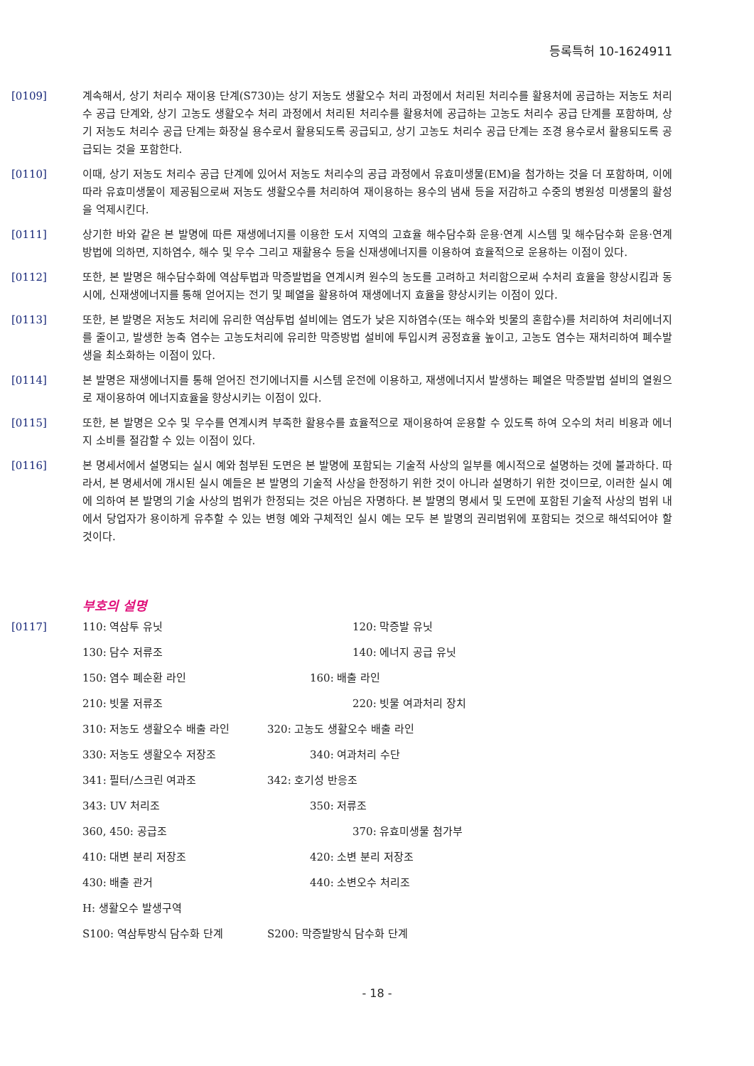등록특허 10-1624911
[0109] 계속해서, 상기 처리수 재이용 단계(S730)는 상기 저농도 생활오수 처리 과정에서 처리된 처리수를 활용처에 공급하는 저농도 처리수 공급 단계와, 상기 고농도 생활오수 처리 과정에서 처리된 처리수를 활용처에 공급하는 고농도 처리수 공급 단계를 포함하며, 상기 저농도 처리수 공급 단계는 화장실 용수로서 활용되도록 공급되고, 상기 고농도 처리수 공급 단계는 조경 용수로서 활용되도록 공급되는 것을 포함한다.
[0110] 이때, 상기 저농도 처리수 공급 단계에 있어서 저농도 처리수의 공급 과정에서 유효미생물(EM)을 첨가하는 것을 더 포함하며, 이에 따라 유효미생물이 제공됨으로써 저농도 생활오수를 처리하여 재이용하는 용수의 냄새 등을 저감하고 수중의 병원성 미생물의 활성을 억제시킨다.
[0111] 상기한 바와 같은 본 발명에 따른 재생에너지를 이용한 도서 지역의 고효율 해수담수화 운용·연계 시스템 및 해수담수화 운용·연계 방법에 의하면, 지하염수, 해수 및 우수 그리고 재활용수 등을 신재생에너지를 이용하여 효율적으로 운용하는 이점이 있다.
[0112] 또한, 본 발명은 해수담수화에 역삼투법과 막증발법을 연계시켜 원수의 농도를 고려하고 처리함으로써 수처리 효율을 향상시킴과 동시에, 신재생에너지를 통해 얻어지는 전기 및 폐열을 활용하여 재생에너지 효율을 향상시키는 이점이 있다.
[0113] 또한, 본 발명은 저농도 처리에 유리한 역삼투법 설비에는 염도가 낮은 지하염수(또는 해수와 빗물의 혼합수)를 처리하여 처리에너지를 줄이고, 발생한 농축 염수는 고농도처리에 유리한 막증방법 설비에 투입시켜 공정효율 높이고, 고농도 염수는 재처리하여 폐수발생을 최소화하는 이점이 있다.
[0114] 본 발명은 재생에너지를 통해 얻어진 전기에너지를 시스템 운전에 이용하고, 재생에너지서 발생하는 폐열은 막증발법 설비의 열원으로 재이용하여 에너지효율을 향상시키는 이점이 있다.
[0115] 또한, 본 발명은 오수 및 우수를 연계시켜 부족한 활용수를 효율적으로 재이용하여 운용할 수 있도록 하여 오수의 처리 비용과 에너지 소비를 절감할 수 있는 이점이 있다.
[0116] 본 명세서에서 설명되는 실시 예와 첨부된 도면은 본 발명에 포함되는 기술적 사상의 일부를 예시적으로 설명하는 것에 불과하다. 따라서, 본 명세서에 개시된 실시 예들은 본 발명의 기술적 사상을 한정하기 위한 것이 아니라 설명하기 위한 것이므로, 이러한 실시 예에 의하여 본 발명의 기술 사상의 범위가 한정되는 것은 아님은 자명하다. 본 발명의 명세서 및 도면에 포함된 기술적 사상의 범위 내에서 당업자가 용이하게 유추할 수 있는 변형 예와 구체적인 실시 예는 모두 본 발명의 권리범위에 포함되는 것으로 해석되어야 할 것이다.
부호의 설명
[0117]
110: 역삼투 유닛 120: 막증발 유닛
130: 담수 저류조 140: 에너지 공급 유닛
150: 염수 폐순환 라인 160: 배출 라인
210: 빗물 저류조 220: 빗물 여과처리 장치
310: 저농도 생활오수 배출 라인 320: 고농도 생활오수 배출 라인
330: 저농도 생활오수 저장조 340: 여과처리 수단
341: 필터/스크린 여과조 342: 호기성 반응조
343: UV 처리조 350: 저류조
360, 450: 공급조 370: 유효미생물 첨가부
410: 대변 분리 저장조 420: 소변 분리 저장조
430: 배출 관거 440: 소변오수 처리조
H: 생활오수 발생구역
S100: 역삼투방식 담수화 단계 S200: 막증발방식 담수화 단계
- 18 -